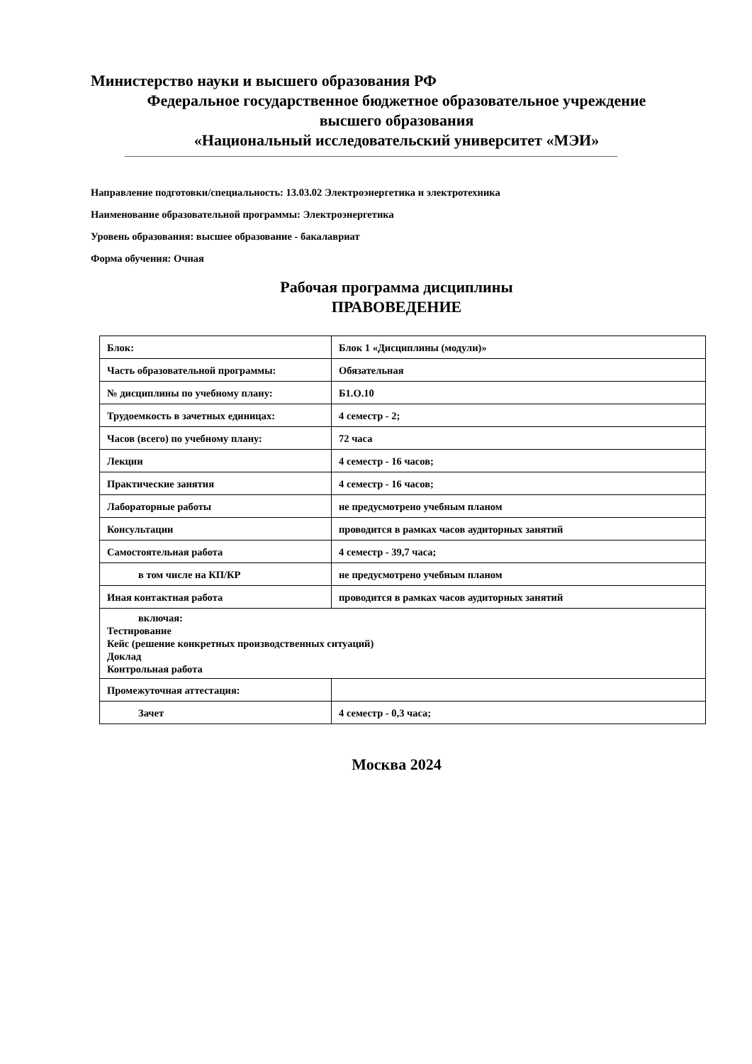Министерство науки и высшего образования РФ
Федеральное государственное бюджетное образовательное учреждение
высшего образования
«Национальный исследовательский университет «МЭИ»
Направление подготовки/специальность: 13.03.02 Электроэнергетика и электротехника
Наименование образовательной программы: Электроэнергетика
Уровень образования: высшее образование - бакалавриат
Форма обучения: Очная
Рабочая программа дисциплины
ПРАВОВЕДЕНИЕ
| Блок: | Блок 1 «Дисциплины (модули)» |
| Часть образовательной программы: | Обязательная |
| № дисциплины по учебному плану: | Б1.О.10 |
| Трудоемкость в зачетных единицах: | 4 семестр - 2; |
| Часов (всего) по учебному плану: | 72 часа |
| Лекции | 4 семестр - 16 часов; |
| Практические занятия | 4 семестр - 16 часов; |
| Лабораторные работы | не предусмотрено учебным планом |
| Консультации | проводится в рамках часов аудиторных занятий |
| Самостоятельная работа | 4 семестр - 39,7 часа; |
| в том числе на КП/КР | не предусмотрено учебным планом |
| Иная контактная работа | проводится в рамках часов аудиторных занятий |
| включая: Тестирование Кейс (решение конкретных производственных ситуаций) Доклад Контрольная работа | |
| Промежуточная аттестация: | |
| Зачет | 4 семестр - 0,3 часа; |
Москва 2024